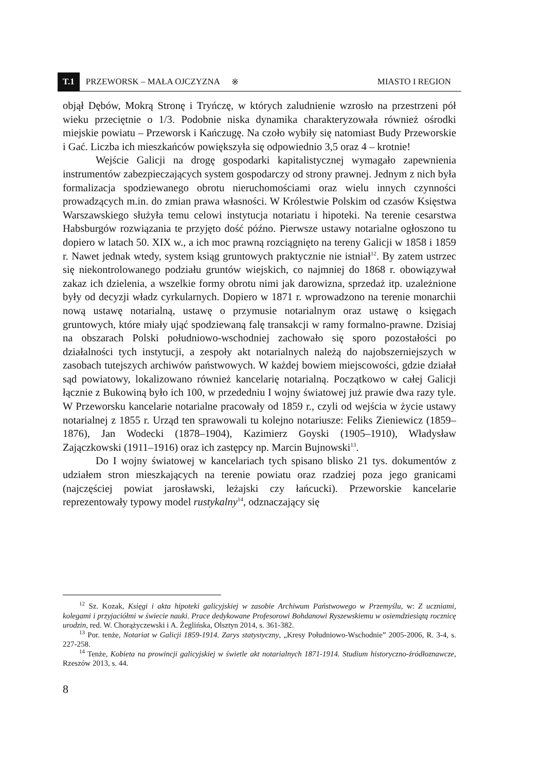T.1 PRZEWORSK – MAŁA OJCZYZNA ※ MIASTO I REGION
objął Dębów, Mokrą Stronę i Tryńczę, w których zaludnienie wzrosło na przestrzeni pół wieku przeciętnie o 1/3. Podobnie niska dynamika charakteryzowała również ośrodki miejskie powiatu – Przeworsk i Kańczugę. Na czoło wybiły się natomiast Budy Przeworskie i Gać. Liczba ich mieszkańców powiększyła się odpowiednio 3,5 oraz 4 – krotnie!
Wejście Galicji na drogę gospodarki kapitalistycznej wymagało zapewnienia instrumentów zabezpieczających system gospodarczy od strony prawnej. Jednym z nich była formalizacja spodziewanego obrotu nieruchomościami oraz wielu innych czynności prowadzących m.in. do zmian prawa własności. W Królestwie Polskim od czasów Księstwa Warszawskiego służyła temu celowi instytucja notariatu i hipoteki. Na terenie cesarstwa Habsburgów rozwiązania te przyjęto dość późno. Pierwsze ustawy notarialne ogłoszono tu dopiero w latach 50. XIX w., a ich moc prawną rozciągnięto na tereny Galicji w 1858 i 1859 r. Nawet jednak wtedy, system ksiąg gruntowych praktycznie nie istniał<sup>12</sup>. By zatem ustrzec się niekontrolowanego podziału gruntów wiejskich, co najmniej do 1868 r. obowiązywał zakaz ich dzielenia, a wszelkie formy obrotu nimi jak darowizna, sprzedaż itp. uzależnione były od decyzji władz cyrkularnych. Dopiero w 1871 r. wprowadzono na terenie monarchii nową ustawę notarialną, ustawę o przymusie notarialnym oraz ustawę o księgach gruntowych, które miały ująć spodziewaną falę transakcji w ramy formalno-prawne. Dzisiaj na obszarach Polski południowo-wschodniej zachowało się sporo pozostałości po działalności tych instytucji, a zespoły akt notarialnych należą do najobszerniejszych w zasobach tutejszych archiwów państwowych. W każdej bowiem miejscowości, gdzie działał sąd powiatowy, lokalizowano również kancelarię notarialną. Początkowo w całej Galicji łącznie z Bukowiną było ich 100, w przededniu I wojny światowej już prawie dwa razy tyle. W Przeworsku kancelarie notarialne pracowały od 1859 r., czyli od wejścia w życie ustawy notarialnej z 1855 r. Urząd ten sprawowali tu kolejno notariusze: Feliks Zieniewicz (1859–1876), Jan Wodecki (1878–1904), Kazimierz Goyski (1905–1910), Władysław Zajączkowski (1911–1916) oraz ich zastępcy np. Marcin Bujnowski<sup>13</sup>.
Do I wojny światowej w kancelariach tych spisano blisko 21 tys. dokumentów z udziałem stron mieszkających na terenie powiatu oraz rzadziej poza jego granicami (najczęściej powiat jarosławski, leżajski czy łańcucki). Przeworskie kancelarie reprezentowały typowy model rustykalny<sup>14</sup>, odznaczający się
<sup>12</sup> Sz. Kozak, Księgi i akta hipoteki galicyjskiej w zasobie Archiwum Państwowego w Przemyślu, w: Z uczniami, kolegami i przyjaciółmi w świecie nauki. Prace dedykowane Profesorowi Bohdanowi Ryszewskiemu w osiemdziesiątą rocznicę urodzin, red. W. Chorążyczewski i A. Żeglińska, Olsztyn 2014, s. 361-382.
<sup>13</sup> Por. tenże, Notariat w Galicji 1859-1914. Zarys statystyczny, „Kresy Południowo-Wschodnie” 2005-2006, R. 3-4, s. 227-258.
<sup>14</sup> Tenże, Kobieta na prowincji galicyjskiej w świetle akt notarialnych 1871-1914. Studium historyczno-źródłoznawcze, Rzeszów 2013, s. 44.
8